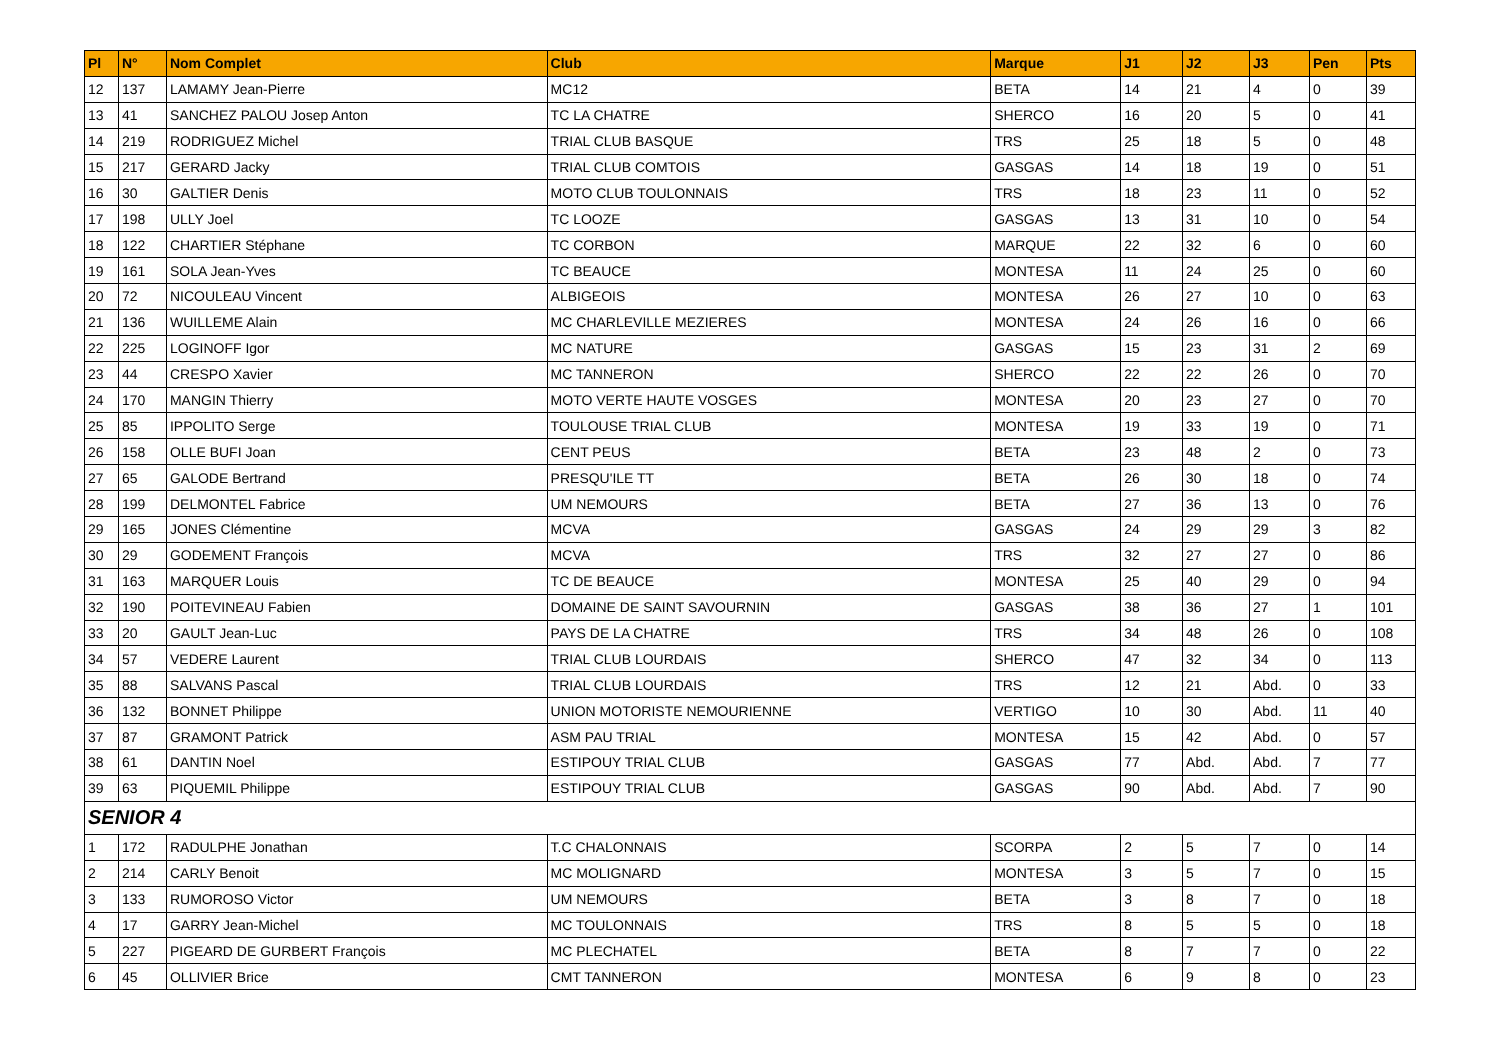| Pl | N° | Nom Complet | Club | Marque | J1 | J2 | J3 | Pen | Pts |
| --- | --- | --- | --- | --- | --- | --- | --- | --- | --- |
| 12 | 137 | LAMAMY Jean-Pierre | MC12 | BETA | 14 | 21 | 4 | 0 | 39 |
| 13 | 41 | SANCHEZ PALOU Josep Anton | TC LA CHATRE | SHERCO | 16 | 20 | 5 | 0 | 41 |
| 14 | 219 | RODRIGUEZ Michel | TRIAL CLUB BASQUE | TRS | 25 | 18 | 5 | 0 | 48 |
| 15 | 217 | GERARD Jacky | TRIAL CLUB COMTOIS | GASGAS | 14 | 18 | 19 | 0 | 51 |
| 16 | 30 | GALTIER Denis | MOTO CLUB TOULONNAIS | TRS | 18 | 23 | 11 | 0 | 52 |
| 17 | 198 | ULLY Joel | TC LOOZE | GASGAS | 13 | 31 | 10 | 0 | 54 |
| 18 | 122 | CHARTIER Stéphane | TC CORBON | MARQUE | 22 | 32 | 6 | 0 | 60 |
| 19 | 161 | SOLA Jean-Yves | TC BEAUCE | MONTESA | 11 | 24 | 25 | 0 | 60 |
| 20 | 72 | NICOULEAU Vincent | ALBIGEOIS | MONTESA | 26 | 27 | 10 | 0 | 63 |
| 21 | 136 | WUILLEME Alain | MC CHARLEVILLE MEZIERES | MONTESA | 24 | 26 | 16 | 0 | 66 |
| 22 | 225 | LOGINOFF Igor | MC NATURE | GASGAS | 15 | 23 | 31 | 2 | 69 |
| 23 | 44 | CRESPO Xavier | MC TANNERON | SHERCO | 22 | 22 | 26 | 0 | 70 |
| 24 | 170 | MANGIN Thierry | MOTO VERTE HAUTE VOSGES | MONTESA | 20 | 23 | 27 | 0 | 70 |
| 25 | 85 | IPPOLITO Serge | TOULOUSE TRIAL CLUB | MONTESA | 19 | 33 | 19 | 0 | 71 |
| 26 | 158 | OLLE BUFI Joan | CENT PEUS | BETA | 23 | 48 | 2 | 0 | 73 |
| 27 | 65 | GALODE Bertrand | PRESQU'ILE TT | BETA | 26 | 30 | 18 | 0 | 74 |
| 28 | 199 | DELMONTEL Fabrice | UM NEMOURS | BETA | 27 | 36 | 13 | 0 | 76 |
| 29 | 165 | JONES Clémentine | MCVA | GASGAS | 24 | 29 | 29 | 3 | 82 |
| 30 | 29 | GODEMENT François | MCVA | TRS | 32 | 27 | 27 | 0 | 86 |
| 31 | 163 | MARQUER Louis | TC DE BEAUCE | MONTESA | 25 | 40 | 29 | 0 | 94 |
| 32 | 190 | POITEVINEAU Fabien | DOMAINE DE SAINT SAVOURNIN | GASGAS | 38 | 36 | 27 | 1 | 101 |
| 33 | 20 | GAULT Jean-Luc | PAYS DE LA CHATRE | TRS | 34 | 48 | 26 | 0 | 108 |
| 34 | 57 | VEDERE Laurent | TRIAL CLUB LOURDAIS | SHERCO | 47 | 32 | 34 | 0 | 113 |
| 35 | 88 | SALVANS Pascal | TRIAL CLUB LOURDAIS | TRS | 12 | 21 | Abd. | 0 | 33 |
| 36 | 132 | BONNET Philippe | UNION MOTORISTE NEMOURIENNE | VERTIGO | 10 | 30 | Abd. | 11 | 40 |
| 37 | 87 | GRAMONT Patrick | ASM PAU TRIAL | MONTESA | 15 | 42 | Abd. | 0 | 57 |
| 38 | 61 | DANTIN Noel | ESTIPOUY TRIAL CLUB | GASGAS | 77 | Abd. | Abd. | 7 | 77 |
| 39 | 63 | PIQUEMIL Philippe | ESTIPOUY TRIAL CLUB | GASGAS | 90 | Abd. | Abd. | 7 | 90 |
| SENIOR 4 | | | | | | | | | |
| 1 | 172 | RADULPHE Jonathan | T.C CHALONNAIS | SCORPA | 2 | 5 | 7 | 0 | 14 |
| 2 | 214 | CARLY Benoit | MC MOLIGNARD | MONTESA | 3 | 5 | 7 | 0 | 15 |
| 3 | 133 | RUMOROSO Victor | UM NEMOURS | BETA | 3 | 8 | 7 | 0 | 18 |
| 4 | 17 | GARRY Jean-Michel | MC TOULONNAIS | TRS | 8 | 5 | 5 | 0 | 18 |
| 5 | 227 | PIGEARD DE GURBERT François | MC PLECHATEL | BETA | 8 | 7 | 7 | 0 | 22 |
| 6 | 45 | OLLIVIER Brice | CMT TANNERON | MONTESA | 6 | 9 | 8 | 0 | 23 |